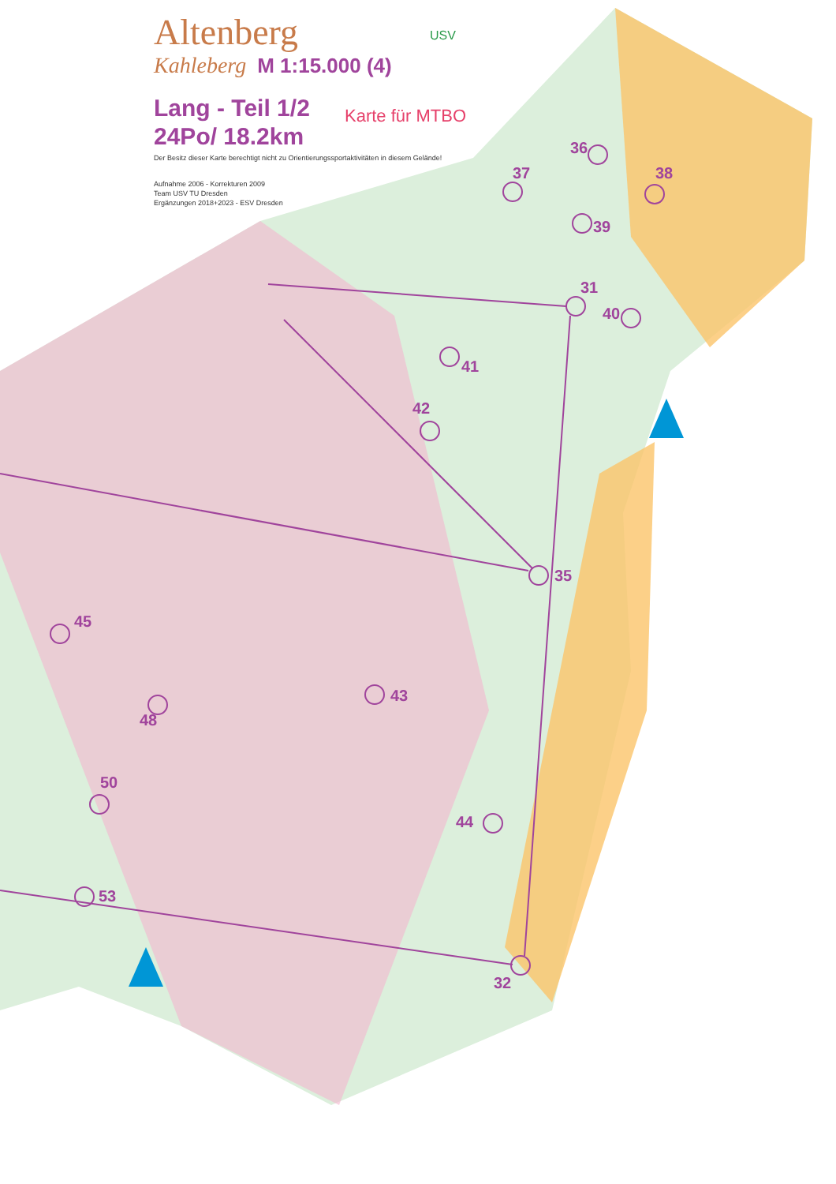Altenberg
Kahleberg M 1:15.000 (4)
Lang - Teil 1/2
24Po/ 18.2km
Der Besitz dieser Karte berechtigt nicht zu Orientierungssportaktivitäten in diesem Gelände!
Aufnahme 2006 - Korrekturen 2009
Team USV TU Dresden
Ergänzungen 2018+2023 - ESV Dresden
Karte für MTBO
USV
36
37 38
39
31
40
41
42
35
45
43
48
50
44
53
32